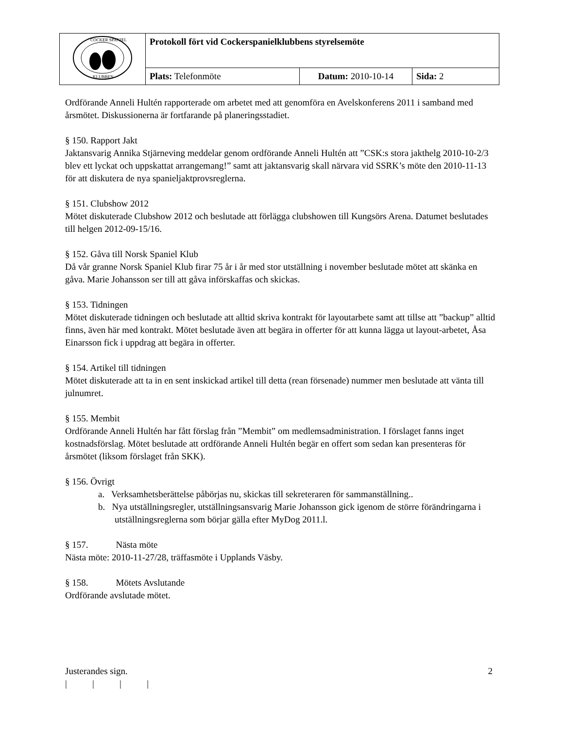| COCKER SPANIEL KLUBBEN | Protokoll fört vid Cockerspanielklubbens styrelsemöte | | |
| | Plats: Telefonmöte | Datum: 2010-10-14 | Sida: 2 |
Ordförande Anneli Hultén rapporterade om arbetet med att genomföra en Avelskonferens 2011 i samband med årsmötet. Diskussionerna är fortfarande på planeringsstadiet.
§ 150. Rapport Jakt
Jaktansvarig Annika Stjärneving meddelar genom ordförande Anneli Hultén att ”CSK:s stora jakthelg 2010-10-2/3 blev ett lyckat och uppskattat arrangemang!” samt att jaktansvarig skall närvara vid SSRK’s möte den 2010-11-13 för att diskutera de nya spanieljaktprovsreglerna.
§ 151. Clubshow 2012
Mötet diskuterade Clubshow 2012 och beslutade att förlägga clubshowen till Kungsörs Arena. Datumet beslutades till helgen 2012-09-15/16.
§ 152. Gåva till Norsk Spaniel Klub
Då vår granne Norsk Spaniel Klub firar 75 år i år med stor utställning i november beslutade mötet att skänka en gåva. Marie Johansson ser till att gåva införskaffas och skickas.
§ 153. Tidningen
Mötet diskuterade tidningen och beslutade att alltid skriva kontrakt för layoutarbete samt att tillse att ”backup” alltid finns, även här med kontrakt. Mötet beslutade även att begära in offerter för att kunna lägga ut layout-arbetet, Åsa Einarsson fick i uppdrag att begära in offerter.
§ 154. Artikel till tidningen
Mötet diskuterade att ta in en sent inskickad artikel till detta (rean försenade) nummer men beslutade att vänta till julnumret.
§ 155. Membit
Ordförande Anneli Hultén har fått förslag från ”Membit” om medlemsadministration. I förslaget fanns inget kostnadsförslag. Mötet beslutade att ordförande Anneli Hultén begär en offert som sedan kan presenteras för årsmötet (liksom förslaget från SKK).
§ 156. Övrigt
a. Verksamhetsberättelse påbörjas nu, skickas till sekreteraren för sammanställning..
b. Nya utställningsregler, utställningsansvarig Marie Johansson gick igenom de större förändringarna i utställningsreglerna som börjar gälla efter MyDog 2011.l.
§ 157. Nästa möte
Nästa möte: 2010-11-27/28, träffasmöte i Upplands Väsby.
§ 158. Mötets Avslutande
Ordförande avslutade mötet.
Justerandes sign. 2
| | | |